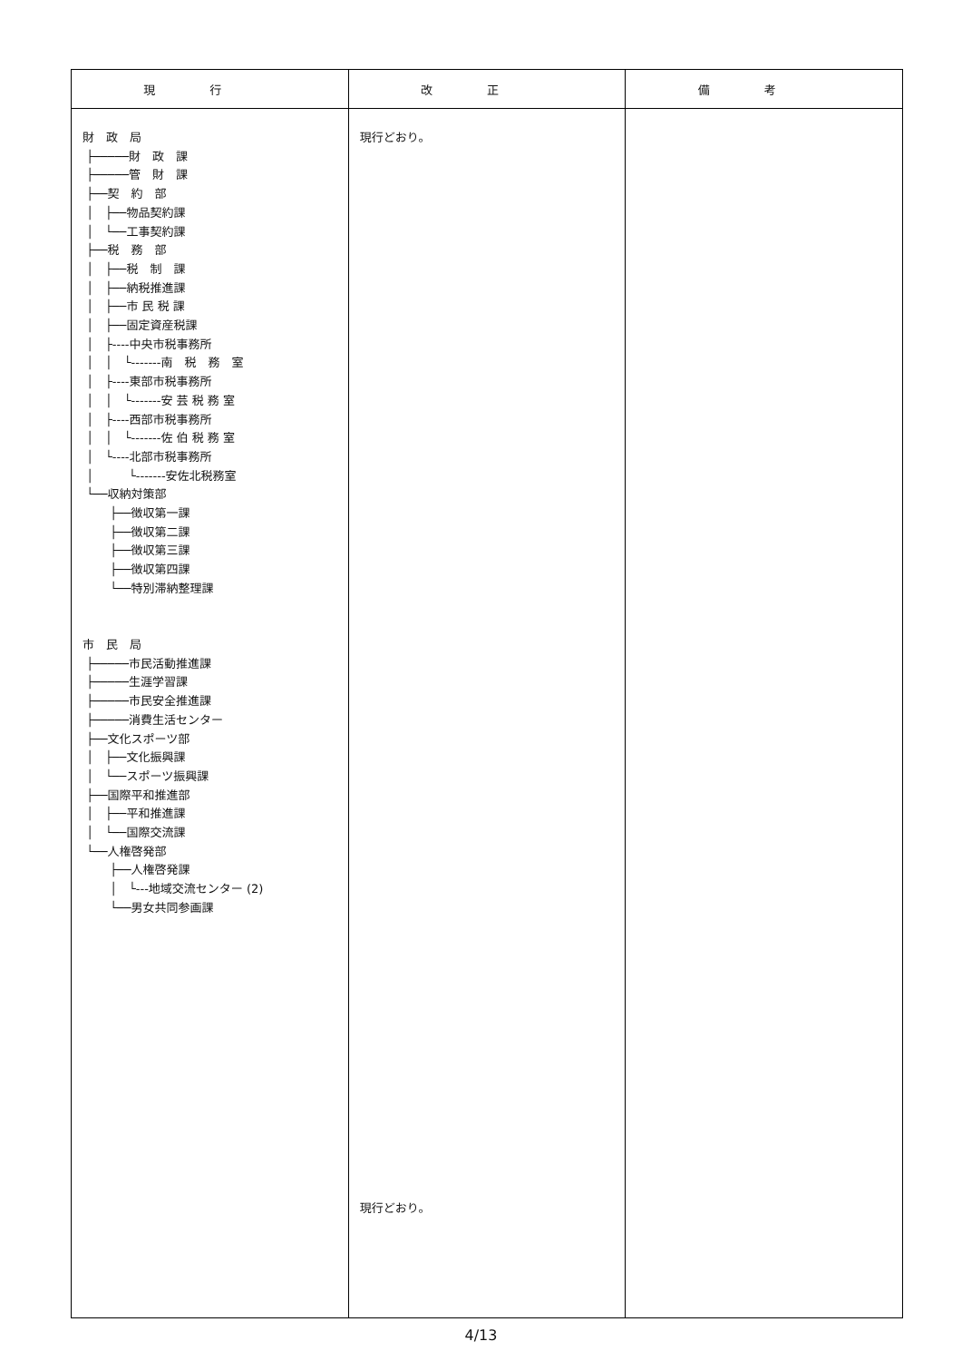| 現行 | 改正 | 備考 |
| --- | --- | --- |
| 財 政 局 ├─────財 政 課 ├─────管 財 課 ├──契 約 部 │ ├──物品契約課 │ └──工事契約課 ├──税 務 部 │ ├──税 制 課 │ ├──納税推進課 │ ├──市 民 税 課 │ ├──固定資産税課 │ ├----中央市税事務所 │ │ └-------南 税 務 室 │ ├----東部市税事務所 │ │ └-------安 芸 税 務 室 │ ├----西部市税事務所 │ │ └-------佐 伯 税 務 室 │ └----北部市税事務所 │ └-------安佐北税務室 └──収納対策部 ├──徴収第一課 ├──徴収第二課 ├──徴収第三課 ├──徴収第四課 └──特別滞納整理課 市 民 局 ├─────市民活動推進課 ├─────生涯学習課 ├─────市民安全推進課 ├─────消費生活センター ├──文化スポーツ部 │ ├──文化振興課 │ └──スポーツ振興課 ├──国際平和推進部 │ ├──平和推進課 │ └──国際交流課 └──人権啓発部 ├──人権啓発課 │ └---地域交流センター (2) └──男女共同参画課 | 現行どおり。 現行どおり。 | |
4/13